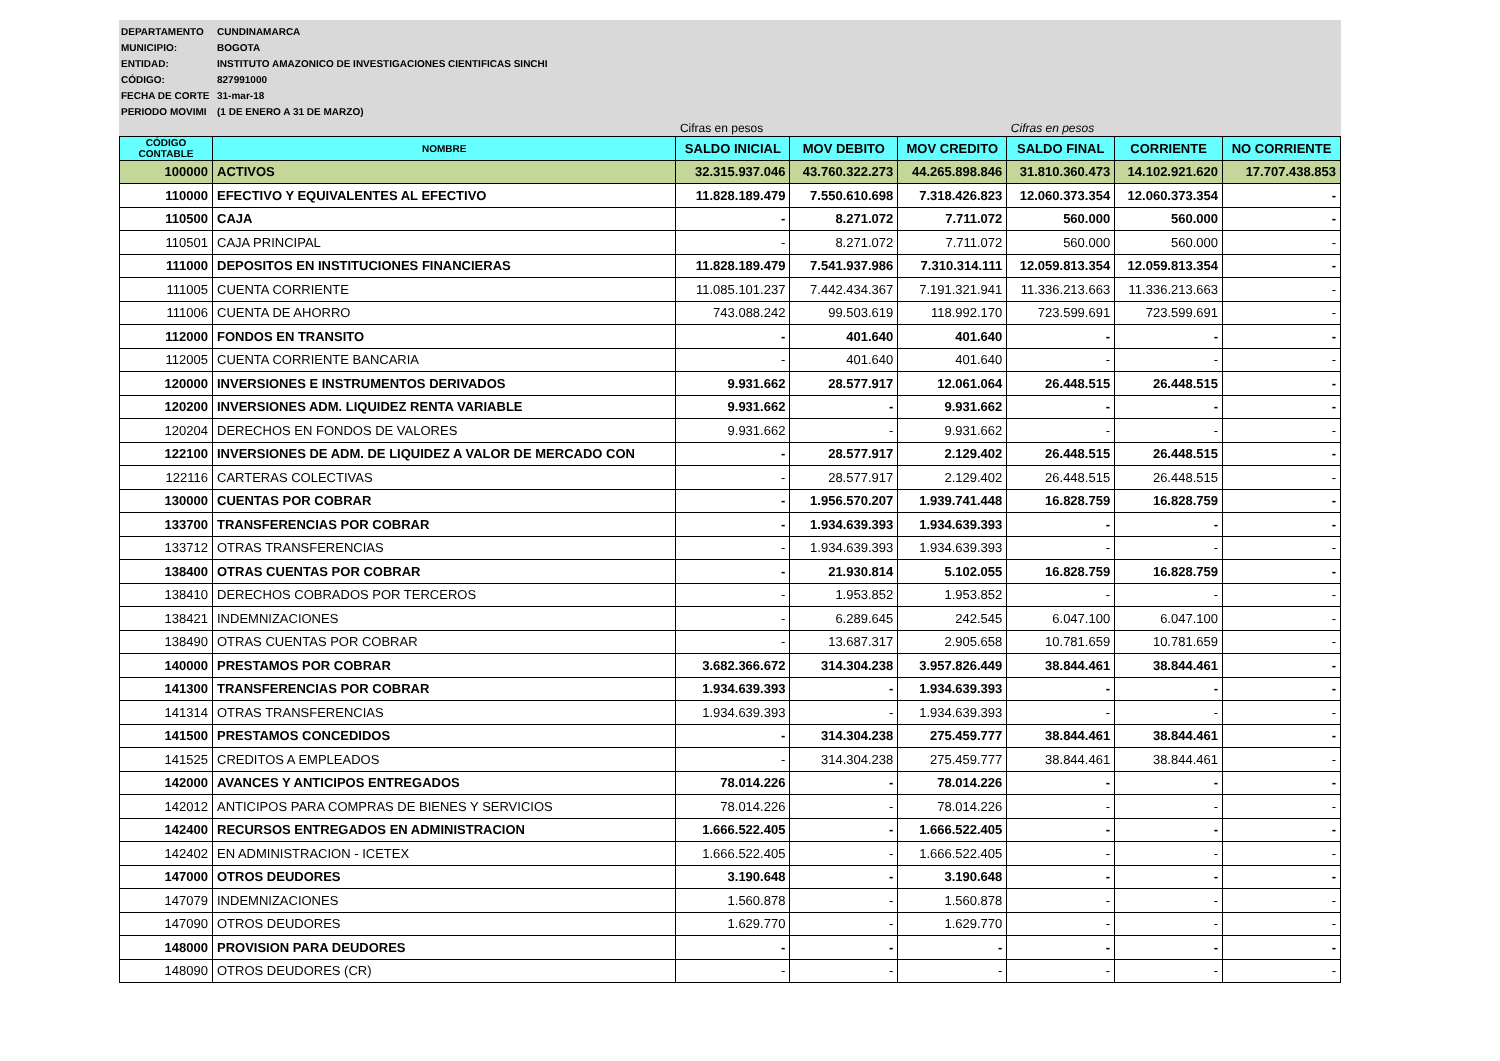DEPARTAMENTO CUNDINAMARCA
MUNICIPIO: BOGOTA
ENTIDAD: INSTITUTO AMAZONICO DE INVESTIGACIONES CIENTIFICAS SINCHI
CÓDIGO: 827991000
FECHA DE CORTE 31-mar-18
PERIODO MOVIMI (1 DE ENERO A 31 DE MARZO)
| | | Cifras en pesos | | | Cifras en pesos | | |
| CÓDIGO CONTABLE | NOMBRE | SALDO INICIAL | MOV DEBITO | MOV CREDITO | SALDO FINAL | CORRIENTE | NO CORRIENTE |
| 100000 | ACTIVOS | 32.315.937.046 | 43.760.322.273 | 44.265.898.846 | 31.810.360.473 | 14.102.921.620 | 17.707.438.853 |
| 110000 | EFECTIVO Y EQUIVALENTES AL EFECTIVO | 11.828.189.479 | 7.550.610.698 | 7.318.426.823 | 12.060.373.354 | 12.060.373.354 | - |
| 110500 | CAJA | - | 8.271.072 | 7.711.072 | 560.000 | 560.000 | - |
| 110501 | CAJA PRINCIPAL | - | 8.271.072 | 7.711.072 | 560.000 | 560.000 | - |
| 111000 | DEPOSITOS EN INSTITUCIONES FINANCIERAS | 11.828.189.479 | 7.541.937.986 | 7.310.314.111 | 12.059.813.354 | 12.059.813.354 | - |
| 111005 | CUENTA CORRIENTE | 11.085.101.237 | 7.442.434.367 | 7.191.321.941 | 11.336.213.663 | 11.336.213.663 | - |
| 111006 | CUENTA DE AHORRO | 743.088.242 | 99.503.619 | 118.992.170 | 723.599.691 | 723.599.691 | - |
| 112000 | FONDOS EN TRANSITO | - | 401.640 | 401.640 | - | - | - |
| 112005 | CUENTA CORRIENTE BANCARIA | - | 401.640 | 401.640 | - | - | - |
| 120000 | INVERSIONES E INSTRUMENTOS DERIVADOS | 9.931.662 | 28.577.917 | 12.061.064 | 26.448.515 | 26.448.515 | - |
| 120200 | INVERSIONES ADM. LIQUIDEZ RENTA VARIABLE | 9.931.662 | - | 9.931.662 | - | - | - |
| 120204 | DERECHOS EN FONDOS DE VALORES | 9.931.662 | - | 9.931.662 | - | - | - |
| 122100 | INVERSIONES DE ADM. DE LIQUIDEZ A VALOR DE MERCADO CON | - | 28.577.917 | 2.129.402 | 26.448.515 | 26.448.515 | - |
| 122116 | CARTERAS COLECTIVAS | - | 28.577.917 | 2.129.402 | 26.448.515 | 26.448.515 | - |
| 130000 | CUENTAS POR COBRAR | - | 1.956.570.207 | 1.939.741.448 | 16.828.759 | 16.828.759 | - |
| 133700 | TRANSFERENCIAS POR COBRAR | - | 1.934.639.393 | 1.934.639.393 | - | - | - |
| 133712 | OTRAS TRANSFERENCIAS | - | 1.934.639.393 | 1.934.639.393 | - | - | - |
| 138400 | OTRAS CUENTAS POR COBRAR | - | 21.930.814 | 5.102.055 | 16.828.759 | 16.828.759 | - |
| 138410 | DERECHOS COBRADOS POR TERCEROS | - | 1.953.852 | 1.953.852 | - | - | - |
| 138421 | INDEMNIZACIONES | - | 6.289.645 | 242.545 | 6.047.100 | 6.047.100 | - |
| 138490 | OTRAS CUENTAS POR COBRAR | - | 13.687.317 | 2.905.658 | 10.781.659 | 10.781.659 | - |
| 140000 | PRESTAMOS POR COBRAR | 3.682.366.672 | 314.304.238 | 3.957.826.449 | 38.844.461 | 38.844.461 | - |
| 141300 | TRANSFERENCIAS POR COBRAR | 1.934.639.393 | - | 1.934.639.393 | - | - | - |
| 141314 | OTRAS TRANSFERENCIAS | 1.934.639.393 | - | 1.934.639.393 | - | - | - |
| 141500 | PRESTAMOS CONCEDIDOS | - | 314.304.238 | 275.459.777 | 38.844.461 | 38.844.461 | - |
| 141525 | CREDITOS A EMPLEADOS | - | 314.304.238 | 275.459.777 | 38.844.461 | 38.844.461 | - |
| 142000 | AVANCES Y ANTICIPOS ENTREGADOS | 78.014.226 | - | 78.014.226 | - | - | - |
| 142012 | ANTICIPOS PARA COMPRAS DE BIENES Y SERVICIOS | 78.014.226 | - | 78.014.226 | - | - | - |
| 142400 | RECURSOS ENTREGADOS EN ADMINISTRACION | 1.666.522.405 | - | 1.666.522.405 | - | - | - |
| 142402 | EN ADMINISTRACION - ICETEX | 1.666.522.405 | - | 1.666.522.405 | - | - | - |
| 147000 | OTROS DEUDORES | 3.190.648 | - | 3.190.648 | - | - | - |
| 147079 | INDEMNIZACIONES | 1.560.878 | - | 1.560.878 | - | - | - |
| 147090 | OTROS DEUDORES | 1.629.770 | - | 1.629.770 | - | - | - |
| 148000 | PROVISION PARA DEUDORES | - | - | - | - | - | - |
| 148090 | OTROS DEUDORES (CR) | - | - | - | - | - | - |